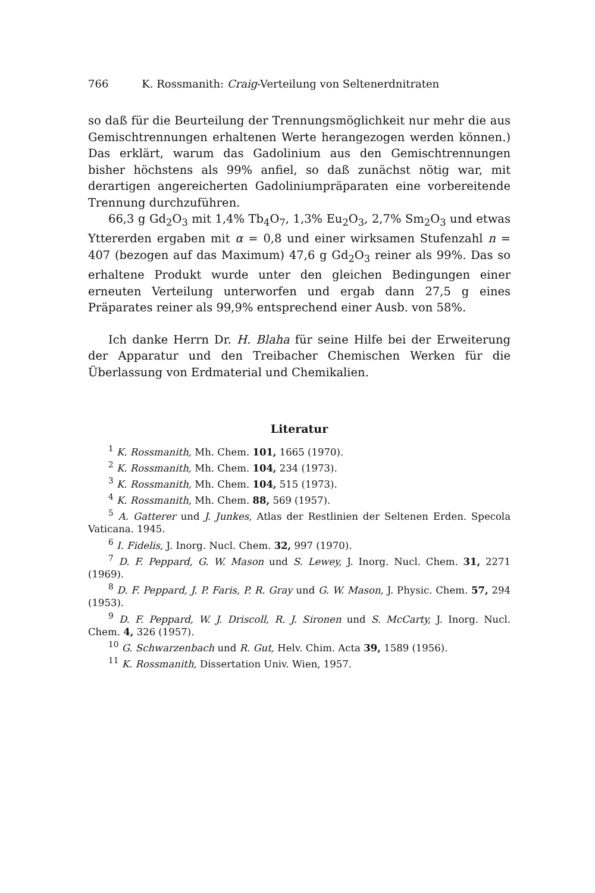766 K. Rossmanith: Craig-Verteilung von Seltenerdnitraten
so daß für die Beurteilung der Trennungsmöglichkeit nur mehr die aus Gemischtrennungen erhaltenen Werte herangezogen werden können.) Das erklärt, warum das Gadolinium aus den Gemischtrennungen bisher höchstens als 99% anfiel, so daß zunächst nötig war, mit derartigen angereicherten Gadoliniumpräparaten eine vorbereitende Trennung durchzuführen.
66,3 g Gd<sub>2</sub>O<sub>3</sub> mit 1,4% Tb<sub>4</sub>O<sub>7</sub>, 1,3% Eu<sub>2</sub>O<sub>3</sub>, 2,7% Sm<sub>2</sub>O<sub>3</sub> und etwas Yttererden ergaben mit α = 0,8 und einer wirksamen Stufenzahl n = 407 (bezogen auf das Maximum) 47,6 g Gd<sub>2</sub>O<sub>3</sub> reiner als 99%. Das so erhaltene Produkt wurde unter den gleichen Bedingungen einer erneuten Verteilung unterworfen und ergab dann 27,5 g eines Präparates reiner als 99,9% entsprechend einer Ausb. von 58%.
Ich danke Herrn Dr. H. Blaha für seine Hilfe bei der Erweiterung der Apparatur und den Treibacher Chemischen Werken für die Überlassung von Erdmaterial und Chemikalien.
Literatur
<sup>1</sup> K. Rossmanith, Mh. Chem. 101, 1665 (1970).
<sup>2</sup> K. Rossmanith, Mh. Chem. 104, 234 (1973).
<sup>3</sup> K. Rossmanith, Mh. Chem. 104, 515 (1973).
<sup>4</sup> K. Rossmanith, Mh. Chem. 88, 569 (1957).
<sup>5</sup> A. Gatterer und J. Junkes, Atlas der Restlinien der Seltenen Erden. Specola Vaticana. 1945.
<sup>6</sup> I. Fidelis, J. Inorg. Nucl. Chem. 32, 997 (1970).
<sup>7</sup> D. F. Peppard, G. W. Mason und S. Lewey, J. Inorg. Nucl. Chem. 31, 2271 (1969).
<sup>8</sup> D. F. Peppard, J. P. Faris, P. R. Gray und G. W. Mason, J. Physic. Chem. 57, 294 (1953).
<sup>9</sup> D. F. Peppard, W. J. Driscoll, R. J. Sironen und S. McCarty, J. Inorg. Nucl. Chem. 4, 326 (1957).
<sup>10</sup> G. Schwarzenbach und R. Gut, Helv. Chim. Acta 39, 1589 (1956).
<sup>11</sup> K. Rossmanith, Dissertation Univ. Wien, 1957.